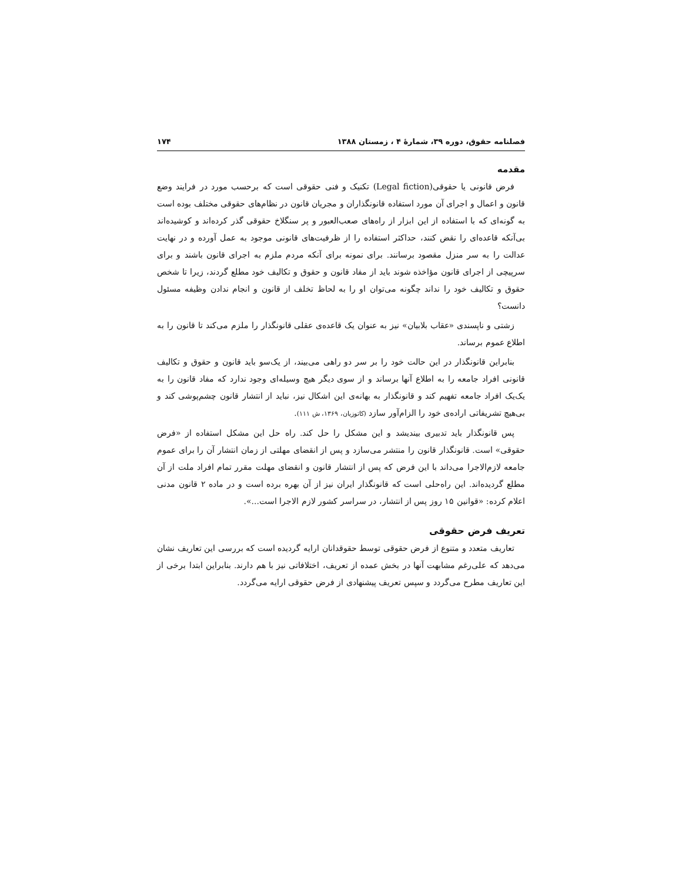فصلنامه حقوق، دوره ۳۹، شمارهٔ ۴ ، زمستان ۱۳۸۸ ۱۷۴
مقدمه
فرض قانونی یا حقوقی(Legal fiction) تکنیک و فنی حقوقی است که برحسب مورد در فرایند وضع قانون و اعمال و اجرای آن مورد استفاده قانونگذاران و مجریان قانون در نظام‌های حقوقی مختلف بوده است به گونه‌ای که با استفاده از این ابزار از راه‌های صعب‌العبور و پر سنگلاخ حقوقی گذر کرده‌اند و کوشیده‌اند بی‌آنکه قاعده‌ای را نقض کنند، حداکثر استفاده را از ظرفیت‌های قانونی موجود به عمل آورده و در نهایت عدالت را به سر منزل مقصود برسانند. برای نمونه برای آنکه مردم ملزم به اجرای قانون باشند و برای سرپیچی از اجرای قانون مؤاخذه شوند باید از مفاد قانون و حقوق و تکالیف خود مطلع گردند، زیرا تا شخص حقوق و تکالیف خود را نداند چگونه می‌توان او را به لحاظ تخلف از قانون و انجام ندادن وظیفه مسئول دانست؟
زشتی و ناپسندی «عقاب بلابیان» نیز به عنوان یک قاعده‌ی عقلی قانونگذار را ملزم می‌کند تا قانون را به اطلاع عموم برساند.
بنابراین قانونگذار در این حالت خود را بر سر دو راهی می‌بیند، از یک‌سو باید قانون و حقوق و تکالیف قانونی افراد جامعه را به اطلاع آنها برساند و از سوی دیگر هیچ وسیله‌ای وجود ندارد که مفاد قانون را به یک‌یک افراد جامعه تفهیم کند و قانونگذار به بهانه‌ی این اشکال نیز، نباید از انتشار قانون چشم‌پوشی کند و بی‌هیچ تشریفاتی اراده‌ی خود را الزام‌آور سازد (کاتوزیان، ۱۳۶۹، ش ۱۱۱).
پس قانونگذار باید تدبیری بیندیشد و این مشکل را حل کند. راه حل این مشکل استفاده از «فرض حقوقی» است. قانونگذار قانون را منتشر می‌سازد و پس از انقضای مهلتی از زمان انتشار آن را برای عموم جامعه لازم‌الاجرا می‌داند با این فرض که پس از انتشار قانون و انقضای مهلت مقرر تمام افراد ملت از آن مطلع گردیده‌اند. این راه‌حلی است که قانونگذار ایران نیز از آن بهره برده است و در ماده ۲ قانون مدنی اعلام کرده: «قوانین ۱۵ روز پس از انتشار، در سراسر کشور لازم الاجرا است...».
تعریف فرض حقوقی
تعاریف متعدد و متنوع از فرض حقوقی توسط حقوقدانان ارایه گردیده است که بررسی این تعاریف نشان می‌دهد که علی‌رغم مشابهت آنها در بخش عمده از تعریف، اختلافاتی نیز با هم دارند. بنابراین ابتدا برخی از این تعاریف مطرح می‌گردد و سپس تعریف پیشنهادی از فرض حقوقی ارایه می‌گردد.